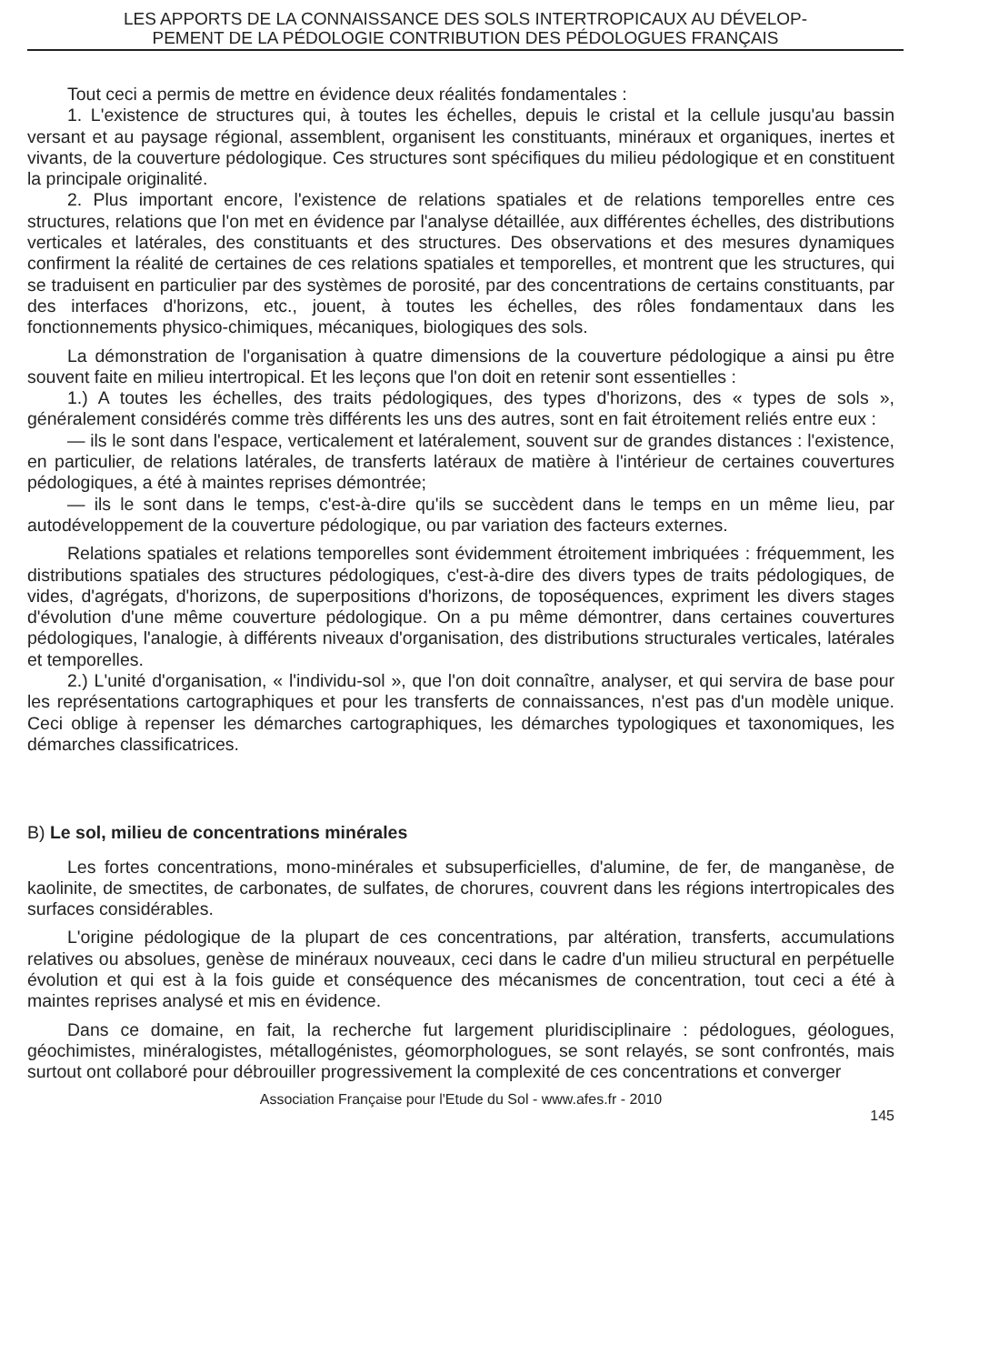LES APPORTS DE LA CONNAISSANCE DES SOLS INTERTROPICAUX AU DÉVELOP-
PEMENT DE LA PÉDOLOGIE CONTRIBUTION DES PÉDOLOGUES FRANÇAIS
Tout ceci a permis de mettre en évidence deux réalités fondamentales :
1. L'existence de structures qui, à toutes les échelles, depuis le cristal et la cellule jusqu'au bassin versant et au paysage régional, assemblent, organisent les constituants, minéraux et organiques, inertes et vivants, de la couverture pédologique. Ces structures sont spécifiques du milieu pédologique et en constituent la principale originalité.
2. Plus important encore, l'existence de relations spatiales et de relations temporelles entre ces structures, relations que l'on met en évidence par l'analyse détaillée, aux différentes échelles, des distributions verticales et latérales, des constituants et des structures. Des observations et des mesures dynamiques confirment la réalité de certaines de ces relations spatiales et temporelles, et montrent que les structures, qui se traduisent en particulier par des systèmes de porosité, par des concentrations de certains constituants, par des interfaces d'horizons, etc., jouent, à toutes les échelles, des rôles fondamentaux dans les fonctionnements physico-chimiques, mécaniques, biologiques des sols.
La démonstration de l'organisation à quatre dimensions de la couverture pédologique a ainsi pu être souvent faite en milieu intertropical. Et les leçons que l'on doit en retenir sont essentielles :
1.) A toutes les échelles, des traits pédologiques, des types d'horizons, des « types de sols », généralement considérés comme très différents les uns des autres, sont en fait étroitement reliés entre eux :
— ils le sont dans l'espace, verticalement et latéralement, souvent sur de grandes distances : l'existence, en particulier, de relations latérales, de transferts latéraux de matière à l'intérieur de certaines couvertures pédologiques, a été à maintes reprises démontrée;
— ils le sont dans le temps, c'est-à-dire qu'ils se succèdent dans le temps en un même lieu, par autodéveloppement de la couverture pédologique, ou par variation des facteurs externes.
Relations spatiales et relations temporelles sont évidemment étroitement imbriquées : fréquemment, les distributions spatiales des structures pédologiques, c'est-à-dire des divers types de traits pédologiques, de vides, d'agrégats, d'horizons, de superpositions d'horizons, de toposéquences, expriment les divers stages d'évolution d'une même couverture pédologique. On a pu même démontrer, dans certaines couvertures pédologiques, l'analogie, à différents niveaux d'organisation, des distributions structurales verticales, latérales et temporelles.
2.) L'unité d'organisation, « l'individu-sol », que l'on doit connaître, analyser, et qui servira de base pour les représentations cartographiques et pour les transferts de connaissances, n'est pas d'un modèle unique. Ceci oblige à repenser les démarches cartographiques, les démarches typologiques et taxonomiques, les démarches classificatrices.
B) Le sol, milieu de concentrations minérales
Les fortes concentrations, mono-minérales et subsuperficielles, d'alumine, de fer, de manganèse, de kaolinite, de smectites, de carbonates, de sulfates, de chorures, couvrent dans les régions intertropicales des surfaces considérables.
L'origine pédologique de la plupart de ces concentrations, par altération, transferts, accumulations relatives ou absolues, genèse de minéraux nouveaux, ceci dans le cadre d'un milieu structural en perpétuelle évolution et qui est à la fois guide et conséquence des mécanismes de concentration, tout ceci a été à maintes reprises analysé et mis en évidence.
Dans ce domaine, en fait, la recherche fut largement pluridisciplinaire : pédologues, géologues, géochimistes, minéralogistes, métallogénistes, géomorphologues, se sont relayés, se sont confrontés, mais surtout ont collaboré pour débrouiller progressivement la complexité de ces concentrations et converger
Association Française pour l'Etude du Sol - www.afes.fr - 2010
145